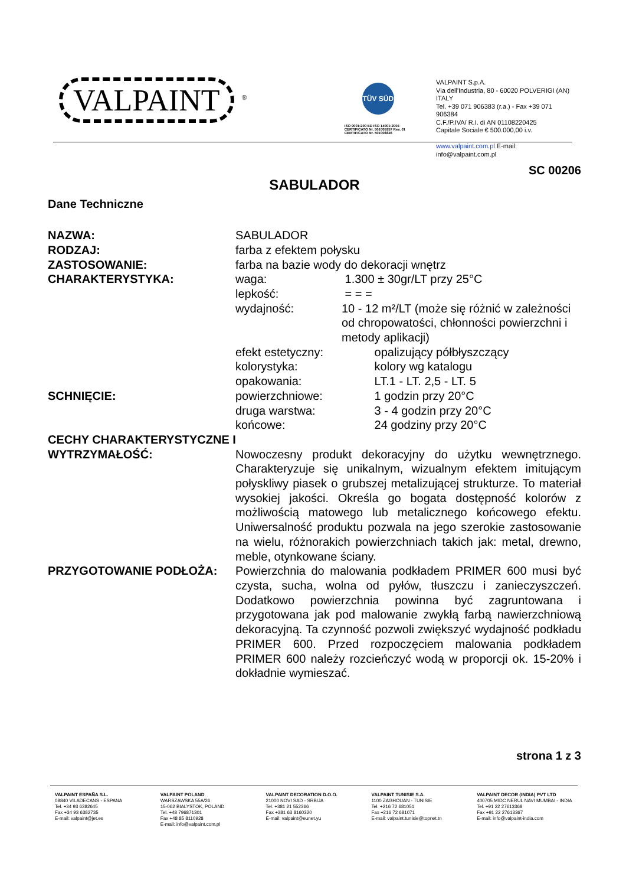VALPAINT <sup>®</sup>
TÜV SÜD
ISO 9001:200 ED ISO 14001:2004
CERTIFICATO Nr. 501005957 Rev. 01
CERTIFICATO Nr. 501008826
VALPAINT S.p.A.
Via dell'Industria, 80 - 60020 POLVERIGI (AN) ITALY
Tel. +39 071 906383 (r.a.) - Fax +39 071 906384
C.F./P.IVA/ R.I. di AN 01108220425
Capitale Sociale € 500.000,00 i.v.
www.valpaint.com.pl E-mail: info@valpaint.com.pl
SC 00206
SABULADOR
Dane Techniczne
NAZWA: SABULADOR
RODZAJ: farba z efektem połysku
ZASTOSOWANIE: farba na bazie wody do dekoracji wnętrz
CHARAKTERYSTYKA: waga: 1.300 ± 30gr/LT przy 25°C
lepkość: = = =
wydajność: 10 - 12 m²/LT (może się różnić w zależności od chropowatości, chłonności powierzchni i metody aplikacji)
efekt estetyczny: opalizujący półbłyszczący
kolorystyka: kolory wg katalogu
opakowania: LT.1 - LT. 2,5 - LT. 5
SCHNIĘCIE: powierzchniowe: 1 godzin przy 20°C
druga warstwa: 3 - 4 godzin przy 20°C
końcowe: 24 godziny przy 20°C
CECHY CHARAKTERYSTYCZNE I
WYTRZYMAŁOŚĆ: Nowoczesny produkt dekoracyjny do użytku wewnętrznego. Charakteryzuje się unikalnym, wizualnym efektem imitującym połyskliwy piasek o grubszej metalizującej strukturze. To materiał wysokiej jakości. Określa go bogata dostępność kolorów z możliwością matowego lub metalicznego końcowego efektu. Uniwersalność produktu pozwala na jego szerokie zastosowanie na wielu, różnorakich powierzchniach takich jak: metal, drewno, meble, otynkowane ściany.
PRZYGOTOWANIE PODŁOŻA: Powierzchnia do malowania podkładem PRIMER 600 musi być czysta, sucha, wolna od pyłów, tłuszczu i zanieczyszczeń. Dodatkowo powierzchnia powinna być zagruntowana i przygotowana jak pod malowanie zwykłą farbą nawierzchniową dekoracyjną. Ta czynność pozwoli zwiększyć wydajność podkładu PRIMER 600. Przed rozpoczęciem malowania podkładem PRIMER 600 należy rozcieńczyć wodą w proporcji ok. 15-20% i dokładnie wymieszać.
strona 1 z 3
VALPAINT ESPAÑA S.L.
08840 VILADECANS - ESPANA
Tel. +34 93 6382645
Fax +34 93 6382735
E-mail: valpaint@jet.es
VALPAINT POLAND
WARSZAWSKA 55A/26
15-062 BIALYSTOK, POLAND
Tel. +48 796871301
Fax +48 85 8110928
E-mail: info@valpaint.com.pl
VALPAINT DECORATION D.O.O.
21000 NOVI SAD - SRBIJA
Tel. +381 21 552366
Fax +381 63 8160320
E-mail: valpaint@eunet.yu
VALPAINT TUNISIE S.A.
1100 ZAGHOUAN - TUNISIE
Tel. +216 72 681051
Fax +216 72 681071
E-mail: valpaint.tunisie@topnet.tn
VALPAINT DECOR (INDIA) PVT LTD
400705 MIDC NERUL NAVI MUMBAI - INDIA
Tel. +91 22 27613368
Fax +91 22 27613367
E-mail: info@valpaint-india.com